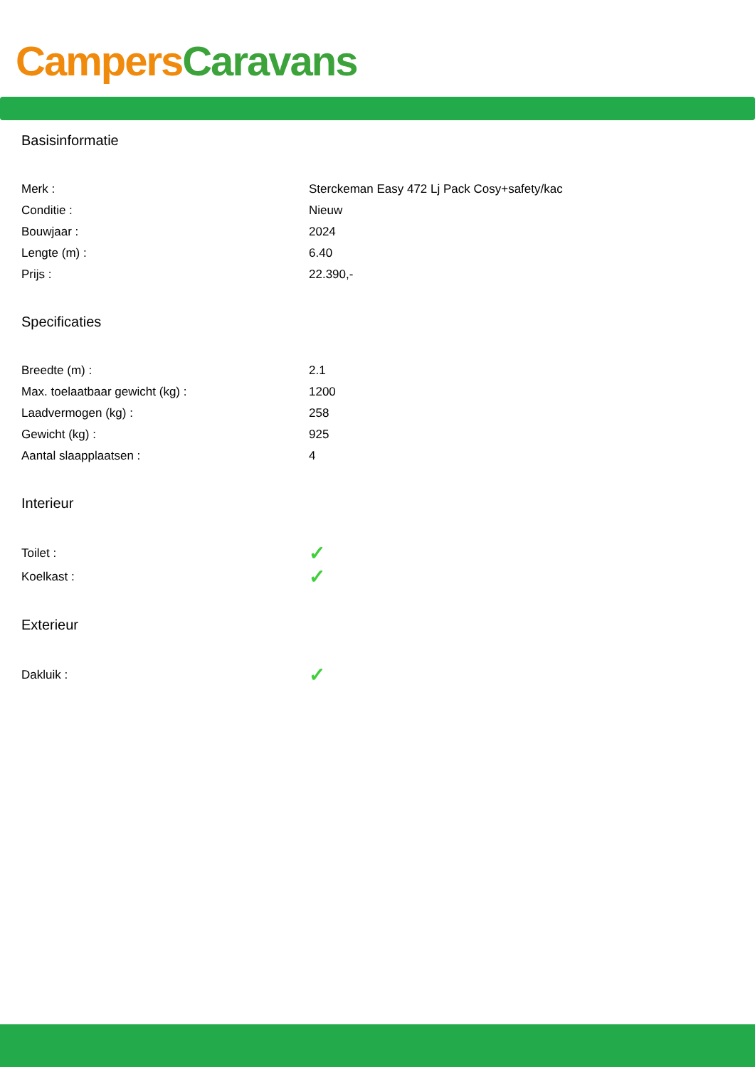Campers Caravans
Basisinformatie
| Merk : | Sterckeman Easy 472 Lj Pack Cosy+safety/kac |
| Conditie : | Nieuw |
| Bouwjaar : | 2024 |
| Lengte (m) : | 6.40 |
| Prijs : | 22.390,- |
Specificaties
| Breedte (m) : | 2.1 |
| Max. toelaatbaar gewicht (kg) : | 1200 |
| Laadvermogen (kg) : | 258 |
| Gewicht (kg) : | 925 |
| Aantal slaapplaatsen : | 4 |
Interieur
| Toilet : | ✓ |
| Koelkast : | ✓ |
Exterieur
| Dakluik : | ✓ |